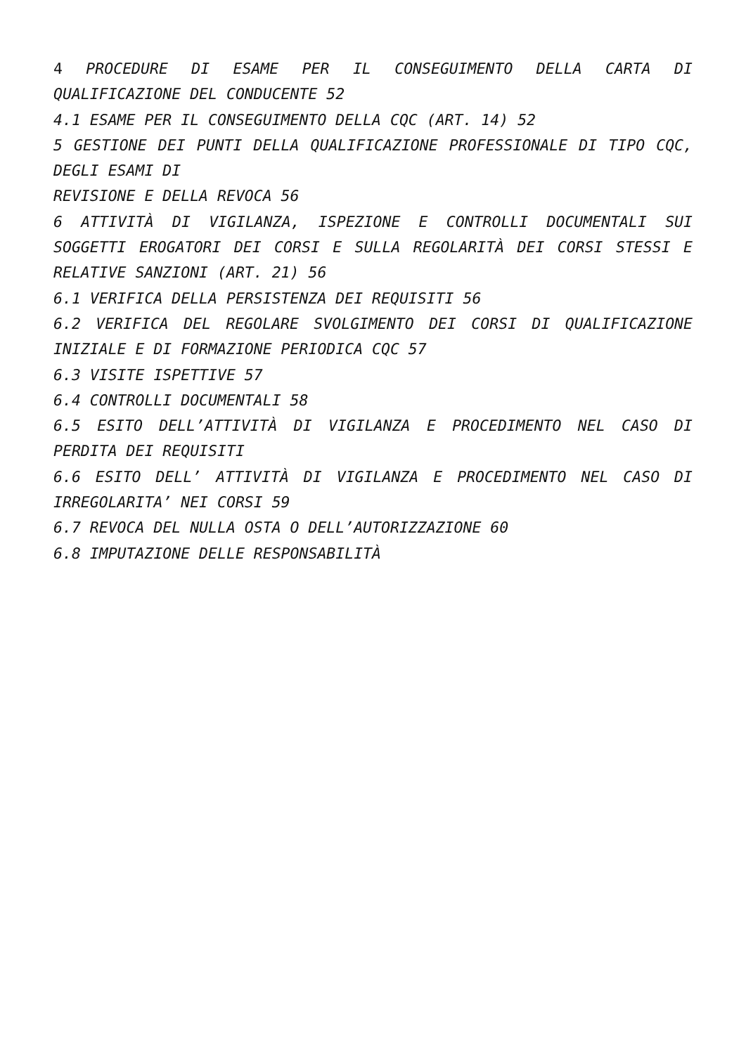4 PROCEDURE DI ESAME PER IL CONSEGUIMENTO DELLA CARTA DI QUALIFICAZIONE DEL CONDUCENTE 52
4.1 ESAME PER IL CONSEGUIMENTO DELLA CQC (ART. 14) 52
5 GESTIONE DEI PUNTI DELLA QUALIFICAZIONE PROFESSIONALE DI TIPO CQC, DEGLI ESAMI DI
REVISIONE E DELLA REVOCA 56
6 ATTIVITÀ DI VIGILANZA, ISPEZIONE E CONTROLLI DOCUMENTALI SUI SOGGETTI EROGATORI DEI CORSI E SULLA REGOLARITÀ DEI CORSI STESSI E RELATIVE SANZIONI (ART. 21) 56
6.1 VERIFICA DELLA PERSISTENZA DEI REQUISITI 56
6.2 VERIFICA DEL REGOLARE SVOLGIMENTO DEI CORSI DI QUALIFICAZIONE INIZIALE E DI FORMAZIONE PERIODICA CQC 57
6.3 VISITE ISPETTIVE 57
6.4 CONTROLLI DOCUMENTALI 58
6.5 ESITO DELL’ATTIVITÀ DI VIGILANZA E PROCEDIMENTO NEL CASO DI PERDITA DEI REQUISITI
6.6 ESITO DELL’ ATTIVITÀ DI VIGILANZA E PROCEDIMENTO NEL CASO DI IRREGOLARITA’ NEI CORSI 59
6.7 REVOCA DEL NULLA OSTA O DELL’AUTORIZZAZIONE 60
6.8 IMPUTAZIONE DELLE RESPONSABILITÀ